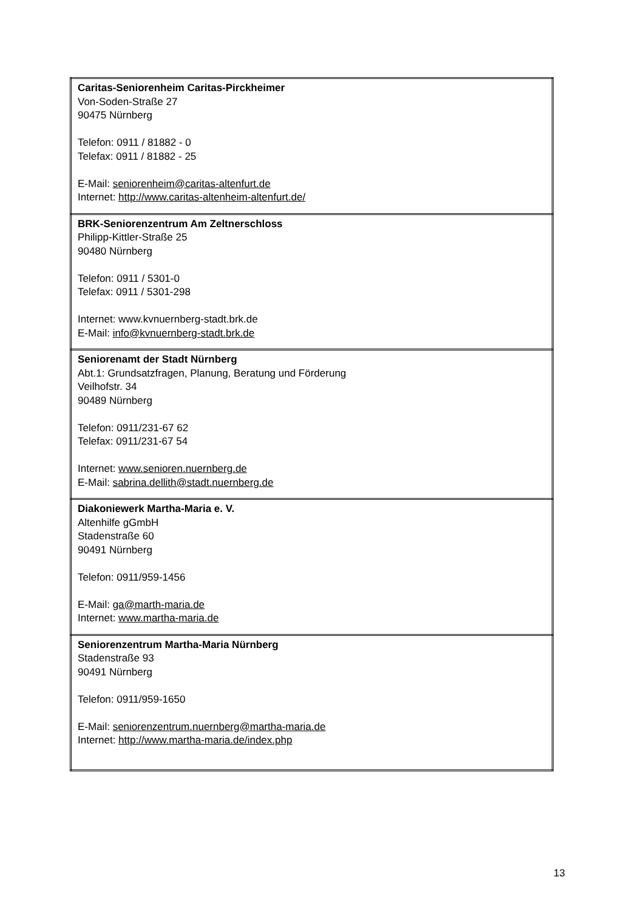| Caritas-Seniorenheim Caritas-Pirckheimer Von-Soden-Straße 27 90475 Nürnberg Telefon: 0911 / 81882 - 0 Telefax: 0911 / 81882 - 25 E-Mail: seniorenheim@caritas-altenfurt.de Internet: http://www.caritas-altenheim-altenfurt.de/ |
| BRK-Seniorenzentrum Am Zeltnerschloss Philipp-Kittler-Straße 25 90480 Nürnberg Telefon: 0911 / 5301-0 Telefax: 0911 / 5301-298 Internet: www.kvnuernberg-stadt.brk.de E-Mail: info@kvnuernberg-stadt.brk.de |
| Seniorenamt der Stadt Nürnberg Abt.1: Grundsatzfragen, Planung, Beratung und Förderung Veilhofstr. 34 90489 Nürnberg Telefon: 0911/231-67 62 Telefax: 0911/231-67 54 Internet: www.senioren.nuernberg.de E-Mail: sabrina.dellith@stadt.nuernberg.de |
| Diakoniewerk Martha-Maria e. V. Altenhilfe gGmbH Stadenstraße 60 90491 Nürnberg Telefon: 0911/959-1456 E-Mail: ga@marth-maria.de Internet: www.martha-maria.de |
| Seniorenzentrum Martha-Maria Nürnberg Stadenstraße 93 90491 Nürnberg Telefon: 0911/959-1650 E-Mail: seniorenzentrum.nuernberg@martha-maria.de Internet: http://www.martha-maria.de/index.php |
13